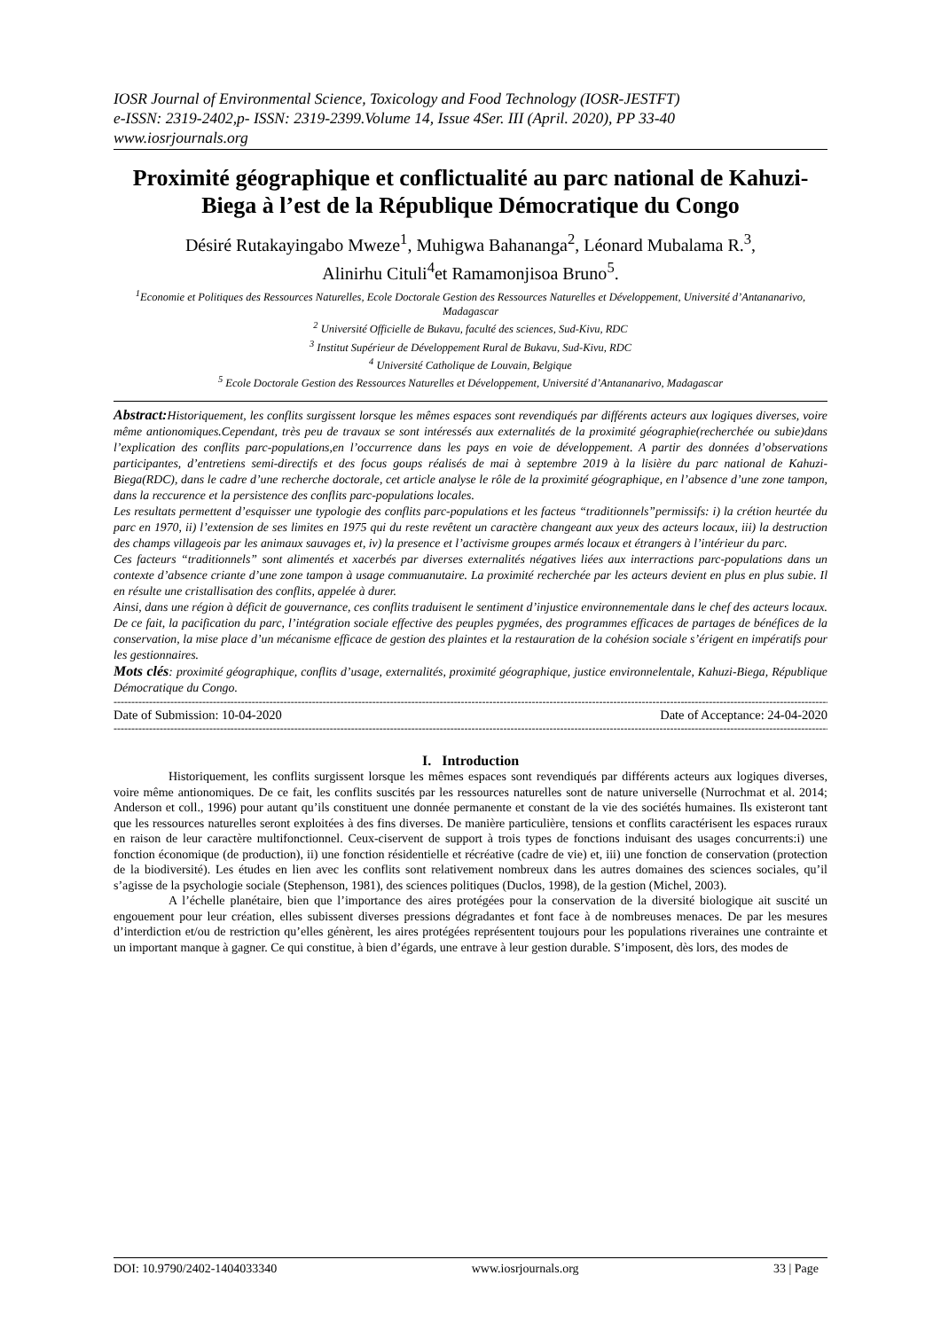IOSR Journal of Environmental Science, Toxicology and Food Technology (IOSR-JESTFT)
e-ISSN: 2319-2402,p- ISSN: 2319-2399.Volume 14, Issue 4Ser. III (April. 2020), PP 33-40
www.iosrjournals.org
Proximité géographique et conflictualité au parc national de Kahuzi-Biega à l’est de la République Démocratique du Congo
Désiré Rutakayingabo Mweze<sup>1</sup>, Muhigwa Bahananga<sup>2</sup>, Léonard Mubalama R.<sup>3</sup>,
Alinirhu Cituli<sup>4</sup>et Ramamonjisoa Bruno<sup>5</sup>.
<sup>1</sup> Economie et Politiques des Ressources Naturelles, Ecole Doctorale Gestion des Ressources Naturelles et Développement, Université d’Antananarivo, Madagascar
<sup>2</sup> Université Officielle de Bukavu, faculté des sciences, Sud-Kivu, RDC
<sup>3</sup> Institut Supérieur de Développement Rural de Bukavu, Sud-Kivu, RDC
<sup>4</sup> Université Catholique de Louvain, Belgique
<sup>5</sup> Ecole Doctorale Gestion des Ressources Naturelles et Développement, Université d’Antananarivo, Madagascar
Abstract: Historiquement, les conflits surgissent lorsque les mêmes espaces sont revendiqués par différents acteurs aux logiques diverses, voire même antionomiques.Cependant, très peu de travaux se sont intéressés aux externalités de la proximité géographie(recherchée ou subie)dans l’explication des conflits parc-populations,en l’occurrence dans les pays en voie de développement. A partir des données d’observations participantes, d’entretiens semi-directifs et des focus goups réalisés de mai à septembre 2019 à la lisière du parc national de Kahuzi-Biega(RDC), dans le cadre d’une recherche doctorale, cet article analyse le rôle de la proximité géographique, en l’absence d’une zone tampon, dans la reccurence et la persistence des conflits parc-populations locales.
Les resultats permettent d’esquisser une typologie des conflits parc-populations et les facteus “traditionnels”permissifs: i) la crétion heurtée du parc en 1970, ii) l’extension de ses limites en 1975 qui du reste revêtent un caractère changeant aux yeux des acteurs locaux, iii) la destruction des champs villageois par les animaux sauvages et, iv) la presence et l’activisme groupes armés locaux et étrangers à l’intérieur du parc.
Ces facteurs “traditionnels” sont alimentés et xacerbés par diverses externalités négatives liées aux interractions parc-populations dans un contexte d’absence criante d’une zone tampon à usage commuanutaire. La proximité recherchée par les acteurs devient en plus en plus subie. Il en résulte une cristallisation des conflits, appelée à durer.
Ainsi, dans une région à déficit de gouvernance, ces conflits traduisent le sentiment d’injustice environnementale dans le chef des acteurs locaux. De ce fait, la pacification du parc, l’intégration sociale effective des peuples pygmées, des programmes efficaces de partages de bénéfices de la conservation, la mise place d’un mécanisme efficace de gestion des plaintes et la restauration de la cohésion sociale s’érigent en impératifs pour les gestionnaires.
Mots clés: proximité géographique, conflits d’usage, externalités, proximité géographique, justice environnelentale, Kahuzi-Biega, République Démocratique du Congo.
----------------------------------------------------------------------------------------------------------------------------------------------------------------------------------------------------------
Date of Submission: 10-04-2020 Date of Acceptance: 24-04-2020
----------------------------------------------------------------------------------------------------------------------------------------------------------------------------------------------------------
I. Introduction
Historiquement, les conflits surgissent lorsque les mêmes espaces sont revendiqués par différents acteurs aux logiques diverses, voire même antionomiques. De ce fait, les conflits suscités par les ressources naturelles sont de nature universelle (Nurrochmat et al. 2014; Anderson et coll., 1996) pour autant qu’ils constituent une donnée permanente et constant de la vie des sociétés humaines. Ils existeront tant que les ressources naturelles seront exploitées à des fins diverses. De manière particulière, tensions et conflits caractérisent les espaces ruraux en raison de leur caractère multifonctionnel. Ceux-ciservent de support à trois types de fonctions induisant des usages concurrents:i) une fonction économique (de production), ii) une fonction résidentielle et récréative (cadre de vie) et, iii) une fonction de conservation (protection de la biodiversité). Les études en lien avec les conflits sont relativement nombreux dans les autres domaines des sciences sociales, qu’il s’agisse de la psychologie sociale (Stephenson, 1981), des sciences politiques (Duclos, 1998), de la gestion (Michel, 2003).
A l’échelle planétaire, bien que l’importance des aires protégées pour la conservation de la diversité biologique ait suscité un engouement pour leur création, elles subissent diverses pressions dégradantes et font face à de nombreuses menaces. De par les mesures d’interdiction et/ou de restriction qu’elles génèrent, les aires protégées représentent toujours pour les populations riveraines une contrainte et un important manque à gagner. Ce qui constitue, à bien d’égards, une entrave à leur gestion durable. S’imposent, dès lors, des modes de
DOI: 10.9790/2402-1404033340 www.iosrjournals.org 33 | Page